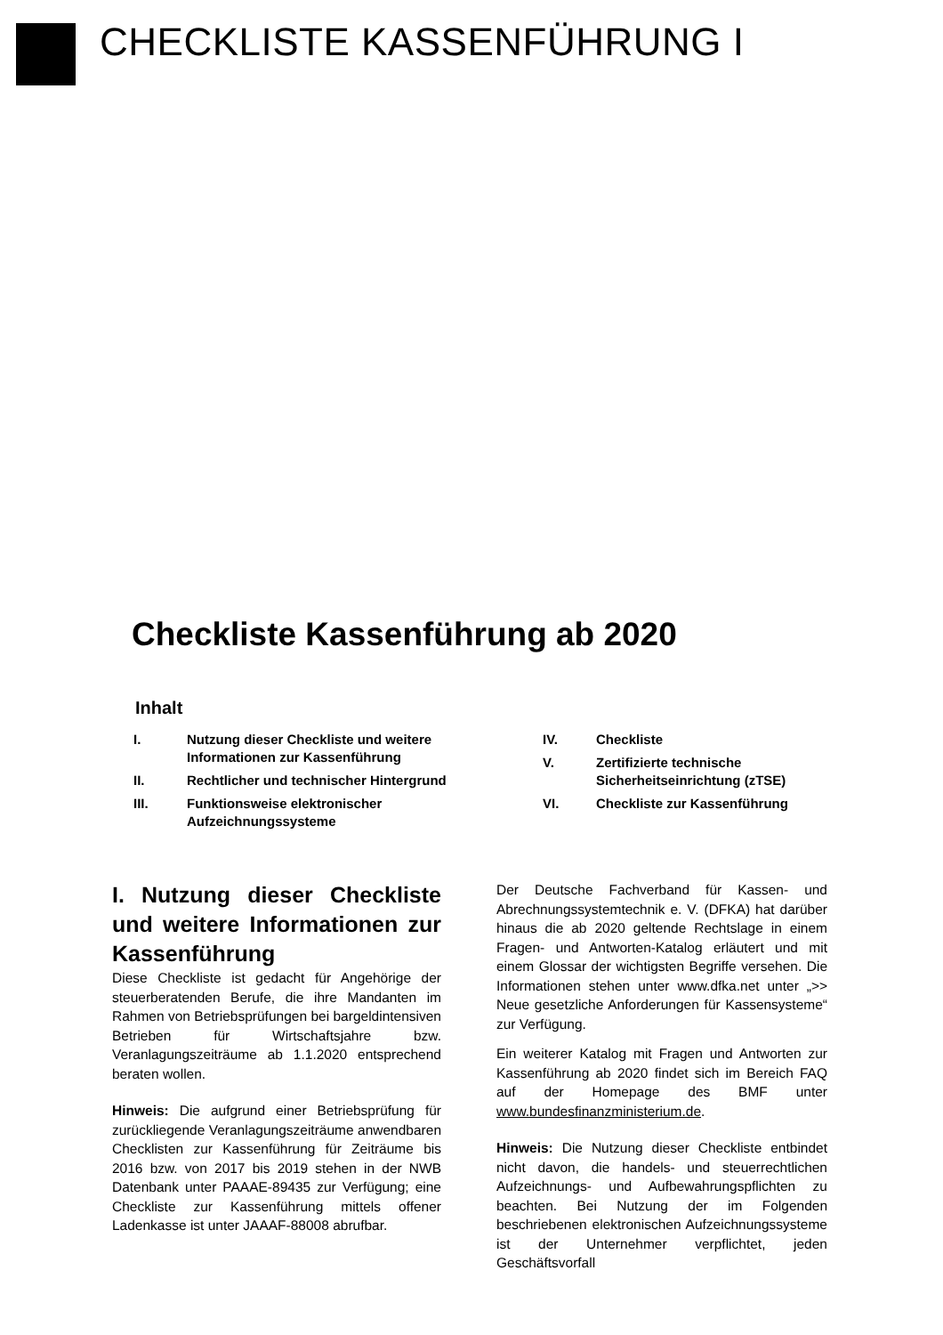CHECKLISTE KASSENFÜHRUNG I
Checkliste Kassenführung ab 2020
Inhalt
I. Nutzung dieser Checkliste und weitere Informationen zur Kassenführung
II. Rechtlicher und technischer Hintergrund
III. Funktionsweise elektronischer Aufzeichnungssysteme
IV. Checkliste
V. Zertifizierte technische Sicherheitseinrichtung (zTSE)
VI. Checkliste zur Kassenführung
I. Nutzung dieser Checkliste und weitere Informationen zur Kassenführung
Diese Checkliste ist gedacht für Angehörige der steuerberatenden Berufe, die ihre Mandanten im Rahmen von Betriebsprüfungen bei bargeldintensiven Betrieben für Wirtschaftsjahre bzw. Veranlagungszeiträume ab 1.1.2020 entsprechend beraten wollen.
Hinweis: Die aufgrund einer Betriebsprüfung für zurückliegende Veranlagungszeiträume anwendbaren Checklisten zur Kassenführung für Zeiträume bis 2016 bzw. von 2017 bis 2019 stehen in der NWB Datenbank unter PAAAE-89435 zur Verfügung; eine Checkliste zur Kassenführung mittels offener Ladenkasse ist unter JAAAF-88008 abrufbar.
Der Deutsche Fachverband für Kassen- und Abrechnungssystemtechnik e. V. (DFKA) hat darüber hinaus die ab 2020 geltende Rechtslage in einem Fragen- und Antworten-Katalog erläutert und mit einem Glossar der wichtigsten Begriffe versehen. Die Informationen stehen unter www.dfka.net unter „>> Neue gesetzliche Anforderungen für Kassensysteme“ zur Verfügung.
Ein weiterer Katalog mit Fragen und Antworten zur Kassenführung ab 2020 findet sich im Bereich FAQ auf der Homepage des BMF unter www.bundesfinanzministerium.de.
Hinweis: Die Nutzung dieser Checkliste entbindet nicht davon, die handels- und steuerrechtlichen Aufzeichnungs- und Aufbewahrungspflichten zu beachten. Bei Nutzung der im Folgenden beschriebenen elektronischen Aufzeichnungssysteme ist der Unternehmer verpflichtet, jeden Geschäftsvorfall